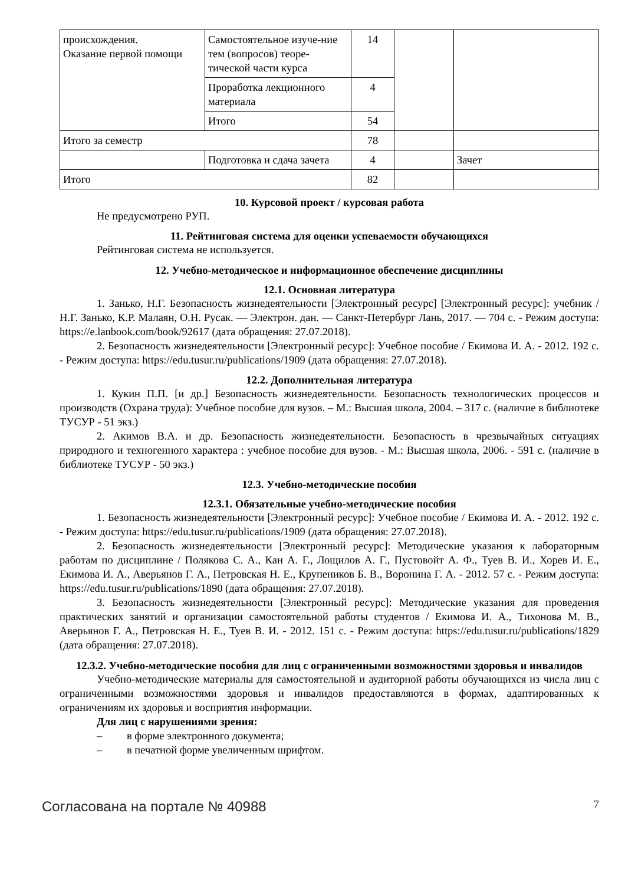| происхождения. Оказание первой помощи | Самостоятельное изуче-ние тем (вопросов) теоре-тической части курса | 14 | | |
| | Проработка лекционного материала | 4 | | |
| | Итого | 54 | | |
| Итого за семестр | | 78 | | |
| | Подготовка и сдача зачета | 4 | | Зачет |
| Итого | | 82 | | |
10. Курсовой проект / курсовая работа
Не предусмотрено РУП.
11. Рейтинговая система для оценки успеваемости обучающихся
Рейтинговая система не используется.
12. Учебно-методическое и информационное обеспечение дисциплины
12.1. Основная литература
1. Занько, Н.Г. Безопасность жизнедеятельности [Электронный ресурс] [Электронный ресурс]: учебник / Н.Г. Занько, К.Р. Малаян, О.Н. Русак. — Электрон. дан. — Санкт-Петербург Лань, 2017. — 704 с. - Режим доступа: https://e.lanbook.com/book/92617 (дата обращения: 27.07.2018).
2. Безопасность жизнедеятельности [Электронный ресурс]: Учебное пособие / Екимова И. А. - 2012. 192 с. - Режим доступа: https://edu.tusur.ru/publications/1909 (дата обращения: 27.07.2018).
12.2. Дополнительная литература
1. Кукин П.П. [и др.] Безопасность жизнедеятельности. Безопасность технологических процессов и производств (Охрана труда): Учебное пособие для вузов. – М.: Высшая школа, 2004. – 317 с. (наличие в библиотеке ТУСУР - 51 экз.)
2. Акимов В.А. и др. Безопасность жизнедеятельности. Безопасность в чрезвычайных ситуациях природного и техногенного характера : учебное пособие для вузов. - М.: Высшая школа, 2006. - 591 с. (наличие в библиотеке ТУСУР - 50 экз.)
12.3. Учебно-методические пособия
12.3.1. Обязательные учебно-методические пособия
1. Безопасность жизнедеятельности [Электронный ресурс]: Учебное пособие / Екимова И. А. - 2012. 192 с. - Режим доступа: https://edu.tusur.ru/publications/1909 (дата обращения: 27.07.2018).
2. Безопасность жизнедеятельности [Электронный ресурс]: Методические указания к лабораторным работам по дисциплине / Полякова С. А., Кан А. Г., Лощилов А. Г., Пустовойт А. Ф., Туев В. И., Хорев И. Е., Екимова И. А., Аверьянов Г. А., Петровская Н. Е., Крупеников Б. В., Воронина Г. А. - 2012. 57 с. - Режим доступа: https://edu.tusur.ru/publications/1890 (дата обращения: 27.07.2018).
3. Безопасность жизнедеятельности [Электронный ресурс]: Методические указания для проведения практических занятий и организации самостоятельной работы студентов / Екимова И. А., Тихонова М. В., Аверьянов Г. А., Петровская Н. Е., Туев В. И. - 2012. 151 с. - Режим доступа: https://edu.tusur.ru/publications/1829 (дата обращения: 27.07.2018).
12.3.2. Учебно-методические пособия для лиц с ограниченными возможностями здоровья и инвалидов
Учебно-методические материалы для самостоятельной и аудиторной работы обучающихся из числа лиц с ограниченными возможностями здоровья и инвалидов предоставляются в формах, адаптированных к ограничениям их здоровья и восприятия информации.
Для лиц с нарушениями зрения:
– в форме электронного документа;
– в печатной форме увеличенным шрифтом.
Согласована на портале № 40988 7